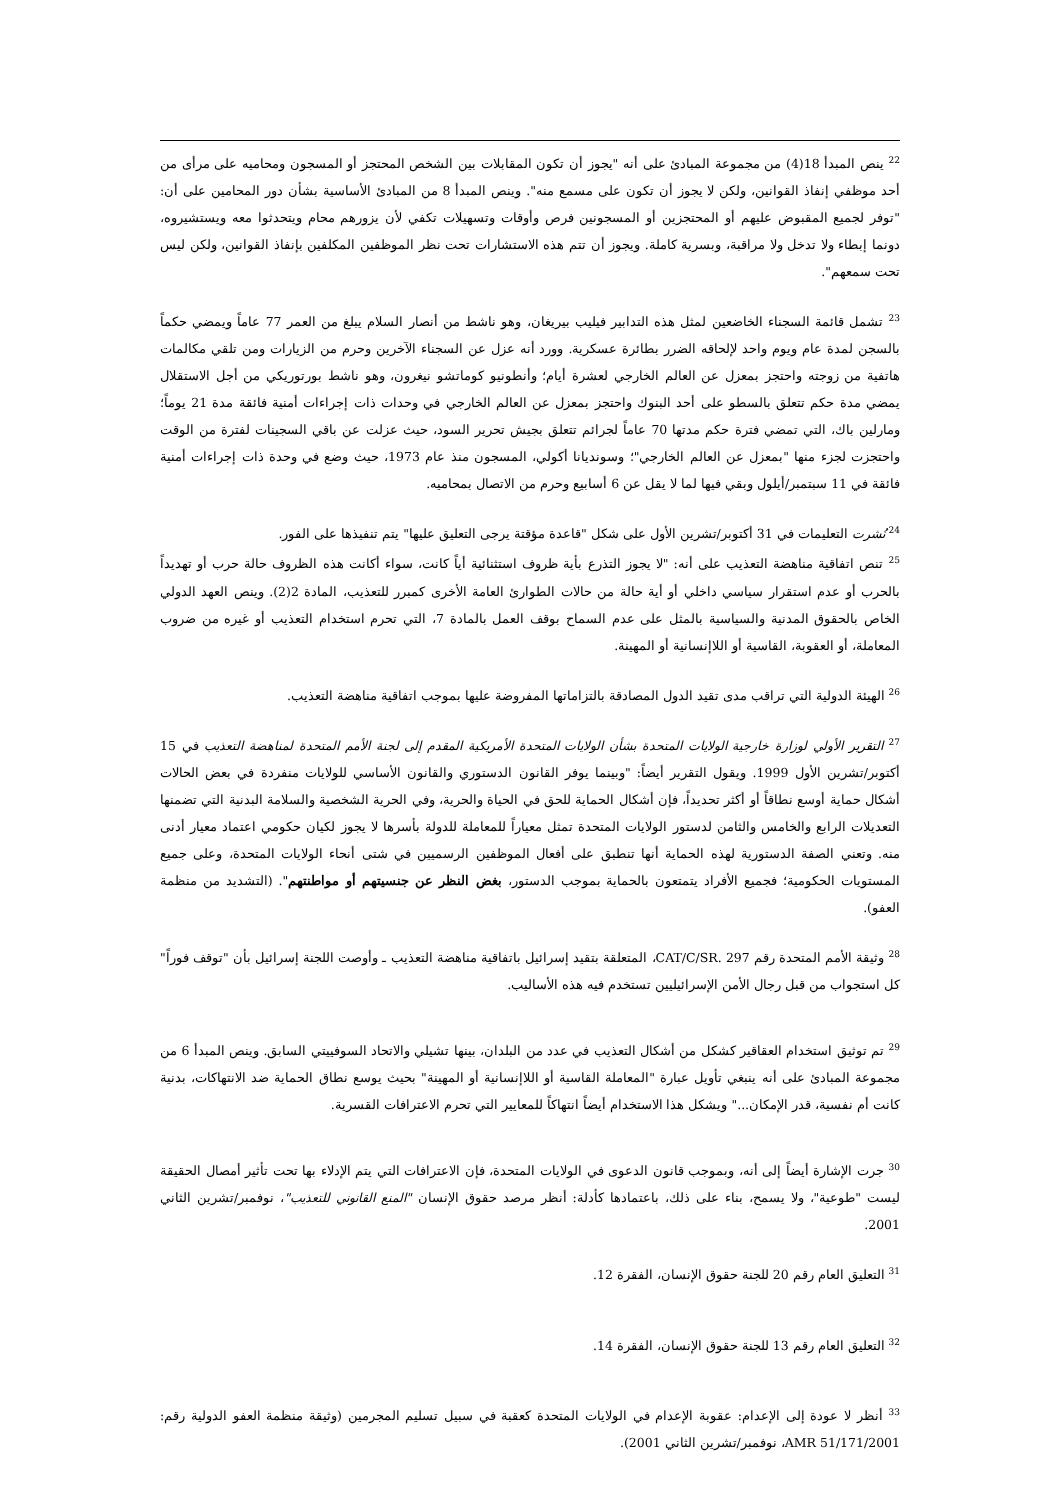<sup>22</sup> ينص المبدأ 18(4) من مجموعة المبادئ على أنه "يجوز أن تكون المقابلات بين الشخص المحتجز أو المسجون ومحاميه على مرأى من أحد موظفي إنفاذ القوانين، ولكن لا يجوز أن تكون على مسمع منه". وينص المبدأ 8 من المبادئ الأساسية بشأن دور المحامين على أن: "توفر لجميع المقبوض عليهم أو المحتجزين أو المسجونين فرص وأوقات وتسهيلات تكفي لأن يزورهم محام ويتحدثوا معه ويستشيروه، دونما إبطاء ولا تدخل ولا مراقبة، وبسرية كاملة. ويجوز أن تتم هذه الاستشارات تحت نظر الموظفين المكلفين بإنفاذ القوانين، ولكن ليس تحت سمعهم".
<sup>23</sup> تشمل قائمة السجناء الخاضعين لمثل هذه التدابير فيليب بيريغان، وهو ناشط من أنصار السلام يبلغ من العمر 77 عاماً ويمضي حكماً بالسجن لمدة عام ويوم واحد لإلحاقه الضرر بطائرة عسكرية. وورد أنه عزل عن السجناء الآخرين وحرم من الزيارات ومن تلقي مكالمات هاتفية من زوجته واحتجز بمعزل عن العالم الخارجي لعشرة أيام؛ وأنطونيو كوماتشو نيغرون، وهو ناشط بورتوريكي من أجل الاستقلال يمضي مدة حكم تتعلق بالسطو على أحد البنوك واحتجز بمعزل عن العالم الخارجي في وحدات ذات إجراءات أمنية فائقة مدة 21 يوماً؛ ومارلين باك، التي تمضي فترة حكم مدتها 70 عاماً لجرائم تتعلق بجيش تحرير السود، حيث عزلت عن باقي السجينات لفترة من الوقت واحتجزت لجزء منها "بمعزل عن العالم الخارجي"؛ وسونديانا أكولي، المسجون منذ عام 1973، حيث وضع في وحدة ذات إجراءات أمنية فائقة في 11 سبتمبر/أيلول وبقي فيها لما لا يقل عن 6 أسابيع وحرم من الاتصال بمحاميه.
<sup>24</sup> نُشرت التعليمات في 31 أكتوبر/تشرين الأول على شكل "قاعدة مؤقتة يرجى التعليق عليها" يتم تنفيذها على الفور.
<sup>25</sup> تنص اتفاقية مناهضة التعذيب على أنه: "لا يجوز التذرع بأية ظروف استثنائية أياً كانت، سواء أكانت هذه الظروف حالة حرب أو تهديداً بالحرب أو عدم استقرار سياسي داخلي أو أية حالة من حالات الطوارئ العامة الأخرى كمبرر للتعذيب، المادة 2(2). وينص العهد الدولي الخاص بالحقوق المدنية والسياسية بالمثل على عدم السماح بوقف العمل بالمادة 7، التي تحرم استخدام التعذيب أو غيره من ضروب المعاملة، أو العقوبة، القاسية أو اللاإنسانية أو المهينة.
<sup>26</sup> الهيئة الدولية التي تراقب مدى تقيد الدول المصادقة بالتزاماتها المفروضة عليها بموجب اتفاقية مناهضة التعذيب.
<sup>27</sup> التقرير الأولي لوزارة خارجية الولايات المتحدة بشأن الولايات المتحدة الأمريكية المقدم إلى لجنة الأمم المتحدة لمناهضة التعذيب في 15 أكتوبر/تشرين الأول 1999. ويقول التقرير أيضاً: "وبينما يوفر القانون الدستوري والقانون الأساسي للولايات منفردة في بعض الحالات أشكال حماية أوسع نطاقاً أو أكثر تحديداً، فإن أشكال الحماية للحق في الحياة والحرية، وفي الحرية الشخصية والسلامة البدنية التي تضمنها التعديلات الرابع والخامس والثامن لدستور الولايات المتحدة تمثل معياراً للمعاملة للدولة بأسرها لا يجوز لكيان حكومي اعتماد معيار أدنى منه. وتعني الصفة الدستورية لهذه الحماية أنها تنطبق على أفعال الموظفين الرسميين في شتى أنحاء الولايات المتحدة، وعلى جميع المستويات الحكومية؛ فجميع الأفراد يتمتعون بالحماية بموجب الدستور، بغض النظر عن جنسيتهم أو مواطنتهم". (التشديد من منظمة العفو).
<sup>28</sup> وثيقة الأمم المتحدة رقم CAT/C/SR. 297، المتعلقة بتقيد إسرائيل باتفاقية مناهضة التعذيب ـ وأوصت اللجنة إسرائيل بأن "توقف فوراً" كل استجواب من قبل رجال الأمن الإسرائيليين تستخدم فيه هذه الأساليب.
<sup>29</sup> تم توثيق استخدام العقاقير كشكل من أشكال التعذيب في عدد من البلدان، بينها تشيلي والاتحاد السوفييتي السابق. وينص المبدأ 6 من مجموعة المبادئ على أنه ينبغي تأويل عبارة "المعاملة القاسية أو اللاإنسانية أو المهينة" بحيث يوسع نطاق الحماية ضد الانتهاكات، بدنية كانت أم نفسية، قدر الإمكان..." ويشكل هذا الاستخدام أيضاً انتهاكاً للمعايير التي تحرم الاعترافات القسرية.
<sup>30</sup> جرت الإشارة أيضاً إلى أنه، وبموجب قانون الدعوى في الولايات المتحدة، فإن الاعترافات التي يتم الإدلاء بها تحت تأثير أمصال الحقيقة ليست "طوعية"، ولا يسمح، بناء على ذلك، باعتمادها كأدلة: أنظر مرصد حقوق الإنسان "المنع القانوني للتعذيب"، نوفمبر/تشرين الثاني 2001.
<sup>31</sup> التعليق العام رقم 20 للجنة حقوق الإنسان، الفقرة 12.
<sup>32</sup> التعليق العام رقم 13 للجنة حقوق الإنسان، الفقرة 14.
<sup>33</sup> أنظر لا عودة إلى الإعدام: عقوبة الإعدام في الولايات المتحدة كعقبة في سبيل تسليم المجرمين (وثيقة منظمة العفو الدولية رقم: AMR 51/171/2001، نوفمبر/تشرين الثاني 2001).